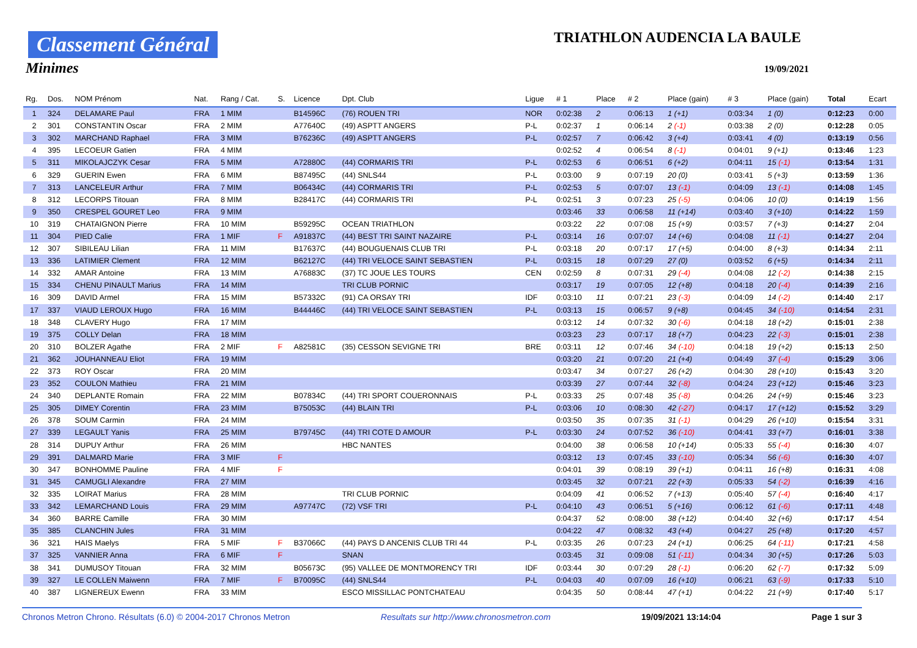Classement Général
Minimes
TRIATHLON AUDENCIA LA BAULE
19/09/2021
| Rg. | Dos. | NOM Prénom | Nat. | Rang / Cat. | S. | Licence | Dpt. Club | Ligue | # 1 | Place | # 2 | Place (gain) | # 3 | Place (gain) | Total | Ecart |
| --- | --- | --- | --- | --- | --- | --- | --- | --- | --- | --- | --- | --- | --- | --- | --- | --- |
| 1 | 324 | DELAMARE Paul | FRA | 1 MIM | | B14596C | (76) ROUEN TRI | NOR | 0:02:38 | 2 | 0:06:13 | 1 (+1) | 0:03:34 | 1 (0) | 0:12:23 | 0:00 |
| 2 | 301 | CONSTANTIN Oscar | FRA | 2 MIM | | A77640C | (49) ASPTT ANGERS | P-L | 0:02:37 | 1 | 0:06:14 | 2 (-1) | 0:03:38 | 2 (0) | 0:12:28 | 0:05 |
| 3 | 302 | MARCHAND Raphael | FRA | 3 MIM | | B76236C | (49) ASPTT ANGERS | P-L | 0:02:57 | 7 | 0:06:42 | 3 (+4) | 0:03:41 | 4 (0) | 0:13:19 | 0:56 |
| 4 | 395 | LECOEUR Gatien | FRA | 4 MIM | | | | | 0:02:52 | 4 | 0:06:54 | 8 (-1) | 0:04:01 | 9 (+1) | 0:13:46 | 1:23 |
| 5 | 311 | MIKOLAJCZYK Cesar | FRA | 5 MIM | | A72880C | (44) CORMARIS TRI | P-L | 0:02:53 | 6 | 0:06:51 | 6 (+2) | 0:04:11 | 15 (-1) | 0:13:54 | 1:31 |
| 6 | 329 | GUERIN Ewen | FRA | 6 MIM | | B87495C | (44) SNLS44 | P-L | 0:03:00 | 9 | 0:07:19 | 20 (0) | 0:03:41 | 5 (+3) | 0:13:59 | 1:36 |
| 7 | 313 | LANCELEUR Arthur | FRA | 7 MIM | | B06434C | (44) CORMARIS TRI | P-L | 0:02:53 | 5 | 0:07:07 | 13 (-1) | 0:04:09 | 13 (-1) | 0:14:08 | 1:45 |
| 8 | 312 | LECORPS Titouan | FRA | 8 MIM | | B28417C | (44) CORMARIS TRI | P-L | 0:02:51 | 3 | 0:07:23 | 25 (-5) | 0:04:06 | 10 (0) | 0:14:19 | 1:56 |
| 9 | 350 | CRESPEL GOURET Leo | FRA | 9 MIM | | | | | 0:03:46 | 33 | 0:06:58 | 11 (+14) | 0:03:40 | 3 (+10) | 0:14:22 | 1:59 |
| 10 | 319 | CHATAIGNON Pierre | FRA | 10 MIM | | B59295C | OCEAN TRIATHLON | | 0:03:22 | 22 | 0:07:08 | 15 (+9) | 0:03:57 | 7 (+3) | 0:14:27 | 2:04 |
| 11 | 304 | PIED Calie | FRA | 1 MIF | F | A91837C | (44) BEST TRI SAINT NAZAIRE | P-L | 0:03:14 | 16 | 0:07:07 | 14 (+6) | 0:04:08 | 11 (-1) | 0:14:27 | 2:04 |
| 12 | 307 | SIBILEAU Lilian | FRA | 11 MIM | | B17637C | (44) BOUGUENAIS CLUB TRI | P-L | 0:03:18 | 20 | 0:07:17 | 17 (+5) | 0:04:00 | 8 (+3) | 0:14:34 | 2:11 |
| 13 | 336 | LATIMIER Clement | FRA | 12 MIM | | B62127C | (44) TRI VELOCE SAINT SEBASTIEN | P-L | 0:03:15 | 18 | 0:07:29 | 27 (0) | 0:03:52 | 6 (+5) | 0:14:34 | 2:11 |
| 14 | 332 | AMAR Antoine | FRA | 13 MIM | | A76883C | (37) TC JOUE LES TOURS | CEN | 0:02:59 | 8 | 0:07:31 | 29 (-4) | 0:04:08 | 12 (-2) | 0:14:38 | 2:15 |
| 15 | 334 | CHENU PINAULT Marius | FRA | 14 MIM | | | TRI CLUB PORNIC | | 0:03:17 | 19 | 0:07:05 | 12 (+8) | 0:04:18 | 20 (-4) | 0:14:39 | 2:16 |
| 16 | 309 | DAVID Armel | FRA | 15 MIM | | B57332C | (91) CA ORSAY TRI | IDF | 0:03:10 | 11 | 0:07:21 | 23 (-3) | 0:04:09 | 14 (-2) | 0:14:40 | 2:17 |
| 17 | 337 | VIAUD LEROUX Hugo | FRA | 16 MIM | | B44446C | (44) TRI VELOCE SAINT SEBASTIEN | P-L | 0:03:13 | 15 | 0:06:57 | 9 (+8) | 0:04:45 | 34 (-10) | 0:14:54 | 2:31 |
| 18 | 348 | CLAVERY Hugo | FRA | 17 MIM | | | | | 0:03:12 | 14 | 0:07:32 | 30 (-6) | 0:04:18 | 18 (+2) | 0:15:01 | 2:38 |
| 19 | 375 | COLLY Delan | FRA | 18 MIM | | | | | 0:03:23 | 23 | 0:07:17 | 18 (+7) | 0:04:23 | 22 (-3) | 0:15:01 | 2:38 |
| 20 | 310 | BOLZER Agathe | FRA | 2 MIF | F | A82581C | (35) CESSON SEVIGNE TRI | BRE | 0:03:11 | 12 | 0:07:46 | 34 (-10) | 0:04:18 | 19 (+2) | 0:15:13 | 2:50 |
| 21 | 362 | JOUHANNEAU Eliot | FRA | 19 MIM | | | | | 0:03:20 | 21 | 0:07:20 | 21 (+4) | 0:04:49 | 37 (-4) | 0:15:29 | 3:06 |
| 22 | 373 | ROY Oscar | FRA | 20 MIM | | | | | 0:03:47 | 34 | 0:07:27 | 26 (+2) | 0:04:30 | 28 (+10) | 0:15:43 | 3:20 |
| 23 | 352 | COULON Mathieu | FRA | 21 MIM | | | | | 0:03:39 | 27 | 0:07:44 | 32 (-8) | 0:04:24 | 23 (+12) | 0:15:46 | 3:23 |
| 24 | 340 | DEPLANTE Romain | FRA | 22 MIM | | B07834C | (44) TRI SPORT COUERONNAIS | P-L | 0:03:33 | 25 | 0:07:48 | 35 (-8) | 0:04:26 | 24 (+9) | 0:15:46 | 3:23 |
| 25 | 305 | DIMEY Corentin | FRA | 23 MIM | | B75053C | (44) BLAIN TRI | P-L | 0:03:06 | 10 | 0:08:30 | 42 (-27) | 0:04:17 | 17 (+12) | 0:15:52 | 3:29 |
| 26 | 378 | SOUM Carmin | FRA | 24 MIM | | | | | 0:03:50 | 35 | 0:07:35 | 31 (-1) | 0:04:29 | 26 (+10) | 0:15:54 | 3:31 |
| 27 | 339 | LEGAULT Yanis | FRA | 25 MIM | | B79745C | (44) TRI COTE D AMOUR | P-L | 0:03:30 | 24 | 0:07:52 | 36 (-10) | 0:04:41 | 33 (+7) | 0:16:01 | 3:38 |
| 28 | 314 | DUPUY Arthur | FRA | 26 MIM | | | HBC NANTES | | 0:04:00 | 38 | 0:06:58 | 10 (+14) | 0:05:33 | 55 (-4) | 0:16:30 | 4:07 |
| 29 | 391 | DALMARD Marie | FRA | 3 MIF | F | | | | 0:03:12 | 13 | 0:07:45 | 33 (-10) | 0:05:34 | 56 (-6) | 0:16:30 | 4:07 |
| 30 | 347 | BONHOMME Pauline | FRA | 4 MIF | F | | | | 0:04:01 | 39 | 0:08:19 | 39 (+1) | 0:04:11 | 16 (+8) | 0:16:31 | 4:08 |
| 31 | 345 | CAMUGLI Alexandre | FRA | 27 MIM | | | | | 0:03:45 | 32 | 0:07:21 | 22 (+3) | 0:05:33 | 54 (-2) | 0:16:39 | 4:16 |
| 32 | 335 | LOIRAT Marius | FRA | 28 MIM | | | TRI CLUB PORNIC | | 0:04:09 | 41 | 0:06:52 | 7 (+13) | 0:05:40 | 57 (-4) | 0:16:40 | 4:17 |
| 33 | 342 | LEMARCHAND Louis | FRA | 29 MIM | | A97747C | (72) VSF TRI | P-L | 0:04:10 | 43 | 0:06:51 | 5 (+16) | 0:06:12 | 61 (-6) | 0:17:11 | 4:48 |
| 34 | 360 | BARRE Camille | FRA | 30 MIM | | | | | 0:04:37 | 52 | 0:08:00 | 38 (+12) | 0:04:40 | 32 (+6) | 0:17:17 | 4:54 |
| 35 | 385 | CLANCHIN Jules | FRA | 31 MIM | | | | | 0:04:22 | 47 | 0:08:32 | 43 (+4) | 0:04:27 | 25 (+8) | 0:17:20 | 4:57 |
| 36 | 321 | HAIS Maelys | FRA | 5 MIF | F | B37066C | (44) PAYS D ANCENIS CLUB TRI 44 | P-L | 0:03:35 | 26 | 0:07:23 | 24 (+1) | 0:06:25 | 64 (-11) | 0:17:21 | 4:58 |
| 37 | 325 | VANNIER Anna | FRA | 6 MIF | F | | SNAN | | 0:03:45 | 31 | 0:09:08 | 51 (-11) | 0:04:34 | 30 (+5) | 0:17:26 | 5:03 |
| 38 | 341 | DUMUSOY Titouan | FRA | 32 MIM | | B05673C | (95) VALLEE DE MONTMORENCY TRI | IDF | 0:03:44 | 30 | 0:07:29 | 28 (-1) | 0:06:20 | 62 (-7) | 0:17:32 | 5:09 |
| 39 | 327 | LE COLLEN Maiwenn | FRA | 7 MIF | F | B70095C | (44) SNLS44 | P-L | 0:04:03 | 40 | 0:07:09 | 16 (+10) | 0:06:21 | 63 (-9) | 0:17:33 | 5:10 |
| 40 | 387 | LIGNEREUX Ewenn | FRA | 33 MIM | | | ESCO MISSILLAC PONTCHATEAU | | 0:04:35 | 50 | 0:08:44 | 47 (+1) | 0:04:22 | 21 (+9) | 0:17:40 | 5:17 |
Chronos Metron Chrono. Résultats (6.0) © 2004-2017 Chronos Metron Resultats sur http://www.chronosmetron.com 19/09/2021 13:14:04 Page 1 sur 3